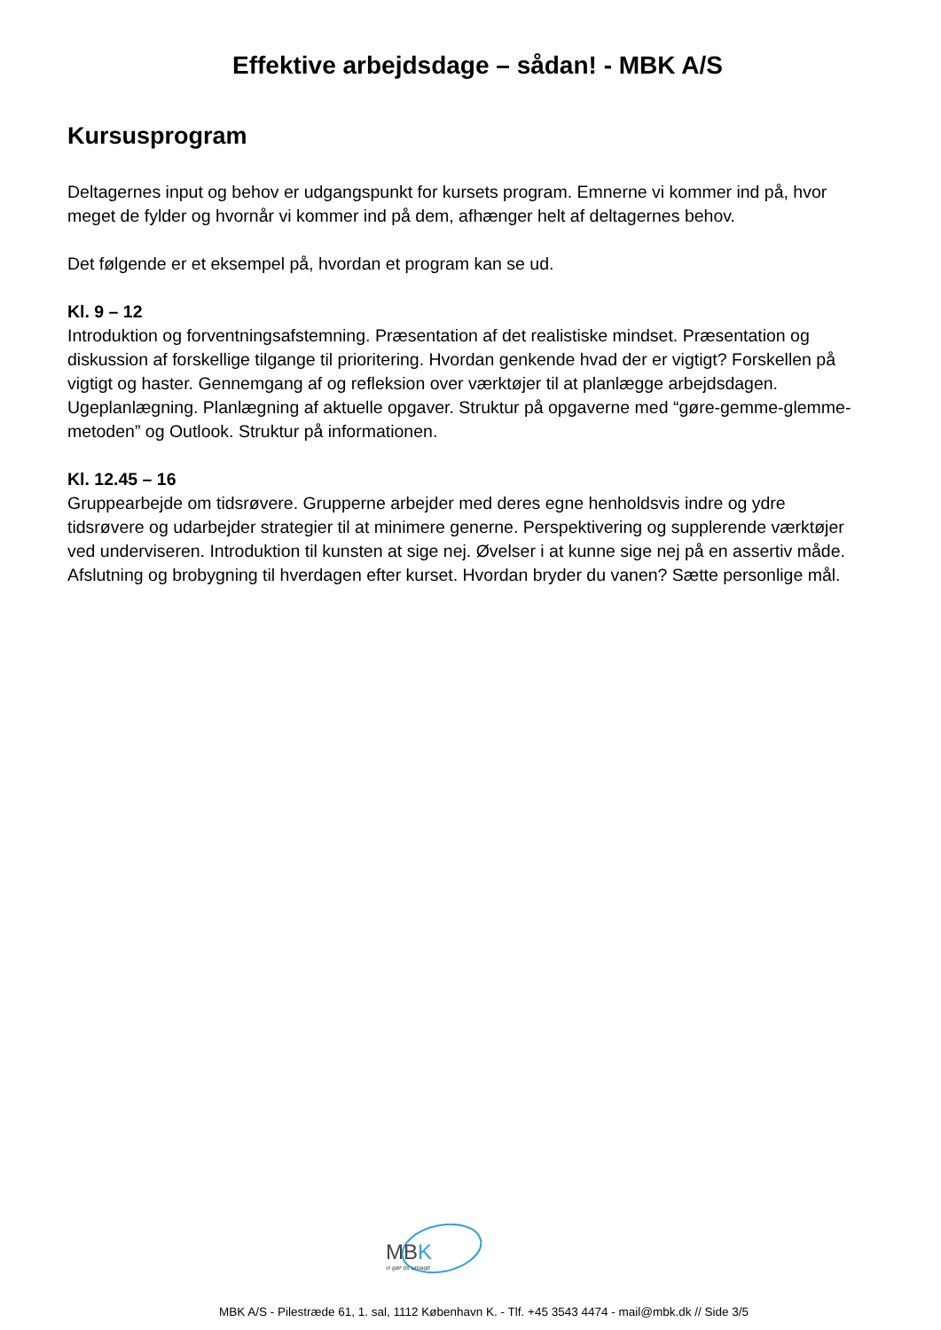Effektive arbejdsdage – sådan! - MBK A/S
Kursusprogram
Deltagernes input og behov er udgangspunkt for kursets program. Emnerne vi kommer ind på, hvor meget de fylder og hvornår vi kommer ind på dem, afhænger helt af deltagernes behov.
Det følgende er et eksempel på, hvordan et program kan se ud.
Kl. 9 – 12
Introduktion og forventningsafstemning. Præsentation af det realistiske mindset. Præsentation og diskussion af forskellige tilgange til prioritering. Hvordan genkende hvad der er vigtigt? Forskellen på vigtigt og haster. Gennemgang af og refleksion over værktøjer til at planlægge arbejdsdagen. Ugeplanlægning. Planlægning af aktuelle opgaver. Struktur på opgaverne med “gøre-gemme-glemme-metoden” og Outlook. Struktur på informationen.
Kl. 12.45 – 16
Gruppearbejde om tidsrøvere. Grupperne arbejder med deres egne henholdsvis indre og ydre tidsrøvere og udarbejder strategier til at minimere generne. Perspektivering og supplerende værktøjer ved underviseren. Introduktion til kunsten at sige nej. Øvelser i at kunne sige nej på en assertiv måde. Afslutning og brobygning til hverdagen efter kurset. Hvordan bryder du vanen? Sætte personlige mål.
MBK
vi gør os umage
MBK A/S - Pilestræde 61, 1. sal, 1112 København K. - Tlf. +45 3543 4474 - mail@mbk.dk // Side 3/5